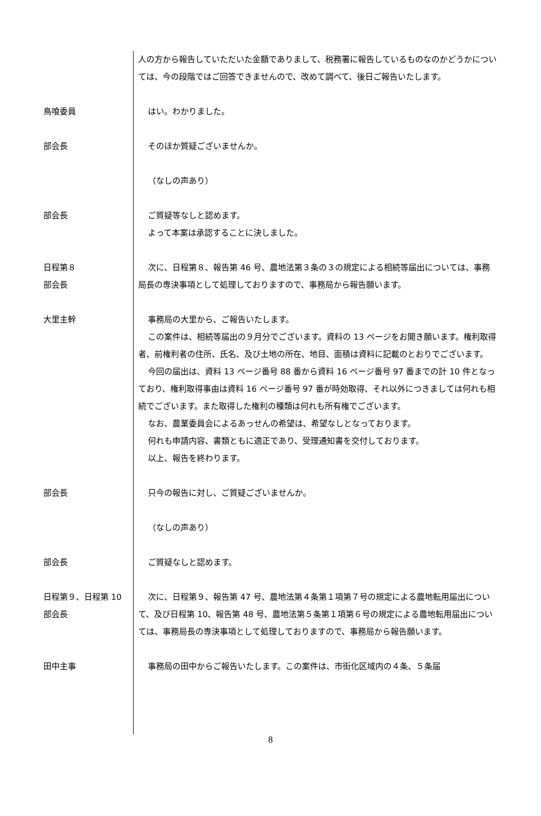人の方から報告していただいた金額でありまして、税務署に報告しているものなのかどうかについては、今の段階ではご回答できませんので、改めて調べて、後日ご報告いたします。
鳥喰委員 はい。わかりました。
部会長 そのほか質疑ございませんか。
（なしの声あり）
部会長 ご質疑等なしと認めます。
よって本案は承認することに決しました。
日程第８
部会長
次に、日程第８、報告第 46 号、農地法第３条の３の規定による相続等届出については、事務局長の専決事項として処理しておりますので、事務局から報告願います。
大里主幹 事務局の大里から、ご報告いたします。
この案件は、相続等届出の９月分でございます。資料の 13 ページをお開き願います。権利取得者、前権利者の住所、氏名、及び土地の所在、地目、面積は資料に記載のとおりでございます。
今回の届出は、資料 13 ページ番号 88 番から資料 16 ページ番号 97 番までの計 10 件となっており、権利取得事由は資料 16 ページ番号 97 番が時効取得、それ以外につきましては何れも相続でございます。また取得した権利の種類は何れも所有権でございます。
なお、農業委員会によるあっせんの希望は、希望なしとなっております。
何れも申請内容、書類ともに適正であり、受理通知書を交付しております。
以上、報告を終わります。
部会長 只今の報告に対し、ご質疑ございませんか。
（なしの声あり）
部会長 ご質疑なしと認めます。
日程第９、日程第 10
部会長
次に、日程第９、報告第 47 号、農地法第４条第１項第７号の規定による農地転用届出について、及び日程第 10、報告第 48 号、農地法第５条第１項第６号の規定による農地転用届出については、事務局長の専決事項として処理しておりますので、事務局から報告願います。
田中主事 事務局の田中からご報告いたします。この案件は、市街化区域内の４条、５条届
8